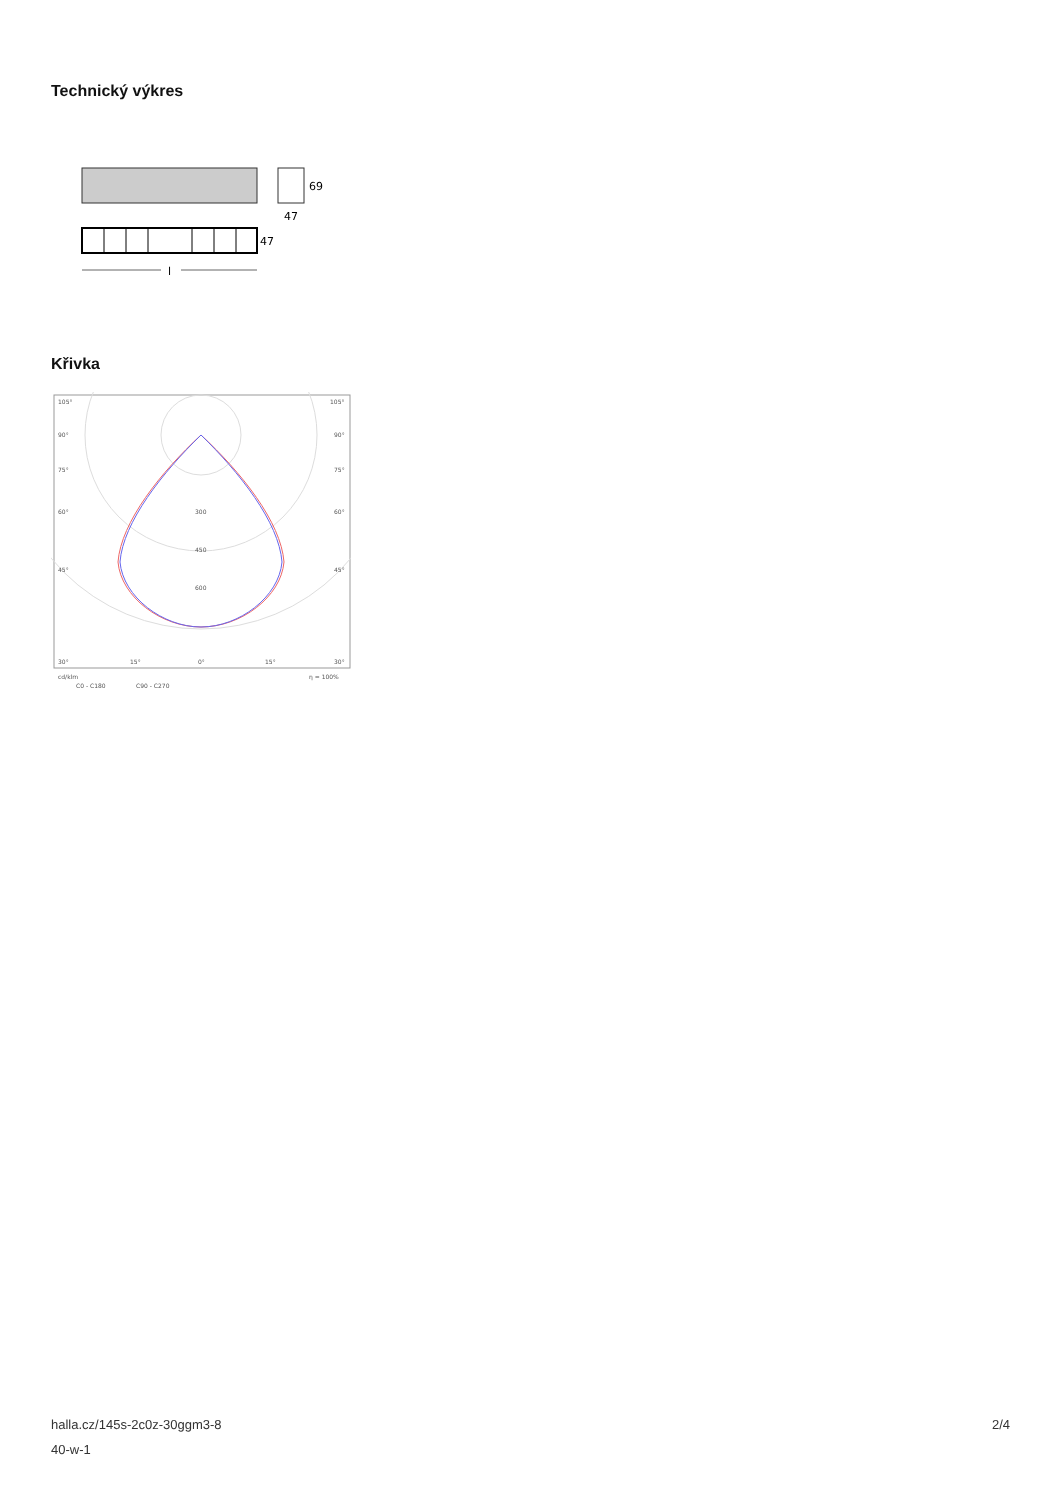Technický výkres
69
47
47
l
Křivka
105°
105°
90°
90°
75°
75°
60°
60°
45°
45°
300
450
600
30°
15°
0°
15°
30°
cd/klm
η = 100%
C0 - C180
C90 - C270
halla.cz/145s-2c0z-30ggm3-8
40-w-1
2/4